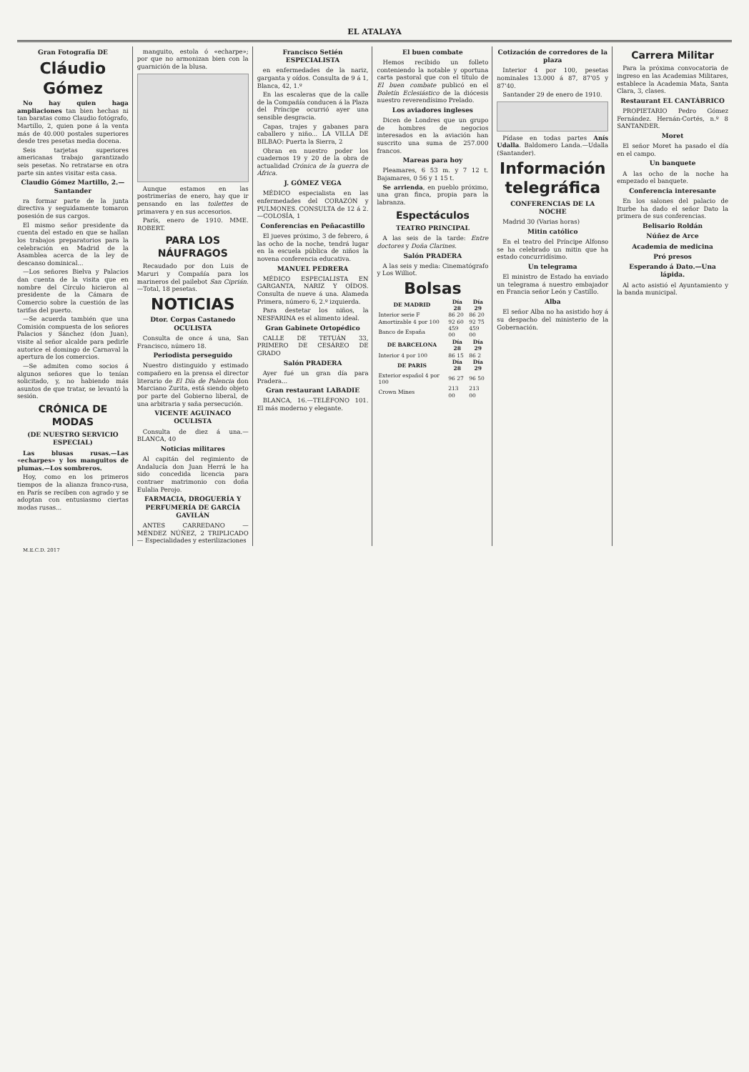EL ATALAYA
Gran Fotografía DE
Cláudio Gómez
No hay quien haga ampliaciones tan bien hechas ni tan baratas como Claudio fotógrafo, Martillo, 2, quien pone á la venta más de 40.000 postales superiores desde tres pesetas media docena.
Seis tarjetas superiores americanas trabajo garantizado seis pesetas. No retratarse en otra parte sin antes visitar esta casa.
Claudio Gómez Martillo, 2.—Santander
ra formar parte de la junta directiva y seguidamente tomaron posesión de sus cargos.
El mismo señor presidente da cuenta del estado en que se hallan los trabajos preparatorios para la celebración en Madrid de la Asamblea acerca de la ley de descanso dominical...
—Los señores Bielva y Palacios dan cuenta de la visita que en nombre del Círculo hicieron al presidente de la Cámara de Comercio sobre la cuestión de las tarifas del puerto.
—Se acuerda también que una Comisión compuesta de los señores Palacios y Sánchez (don Juan), visite al señor alcalde para pedirle autorice el domingo de Carnaval la apertura de los comercios.
—Se admiten como socios á algunos señores que lo tenían solicitado, y, no habiendo más asuntos de que tratar, se levantó la sesión.
CRÓNICA DE MODAS
(DE NUESTRO SERVICIO ESPECIAL)
Las blusas rusas.—Las «echarpes» y los manguitos de plumas.—Los sombreros.
Hoy, como en los primeros tiempos de la alianza franco-rusa, en París se reciben con agrado y se adoptan con entusiasmo ciertas modas rusas...
manguito, estola ó «echarpe»; por que no armonizan bien con la guarnición de la blusa.
Aunque estamos en las postrimerías de enero, hay que ir pensando en las toilettes de primavera y en sus accesorios.
París, enero de 1910. MME. ROBERT.
PARA LOS NÁUFRAGOS
Recaudado por don Luis de Maruri y Compañía para los marineros del pailebot San Ciprián. —Total, 18 pesetas.
NOTICIAS
Dtor. Corpas Castanedo OCULISTA
Consulta de once á una, San Francisco, número 18.
Periodista perseguido
Nuestro distinguido y estimado compañero en la prensa el director literario de El Día de Palencia don Marciano Zurita, está siendo objeto por parte del Gobierno liberal, de una arbitraria y saña persecución.
VICENTE AGUINACO OCULISTA
Consulta de diez á una.—BLANCA, 40
Noticias militares
Al capitán del regimiento de Andalucía don Juan Herrá le ha sido concedida licencia para contraer matrimonio con doña Eulalia Perojo.
FARMACIA, DROGUERÍA Y PERFUMERÍA DE GARCÍA GAVILÁN
ANTES CARREDANO — MÉNDEZ NÚÑEZ, 2 TRIPLICADO — Especialidades y esterilizaciones
Francisco Setién ESPECIALISTA
en enfermedades de la nariz, garganta y oídos. Consulta de 9 á 1, Blanca, 42, 1.º
En las escaleras que de la calle de la Compañía conducen á la Plaza del Príncipe ocurrió ayer una sensible desgracia.
Capas, trajes y gabanes para caballero y niño... LA VILLA DE BILBAO: Puerta la Sierra, 2
Obran en nuestro poder los cuadernos 19 y 20 de la obra de actualidad Crónica de la guerra de África.
J. GÓMEZ VEGA
MÉDICO especialista en las enfermedades del CORAZÓN y PULMONES. CONSULTA de 12 á 2.—COLOSÍA, 1
Conferencias en Peñacastillo
El jueves próximo, 3 de febrero, á las ocho de la noche, tendrá lugar en la escuela pública de niños la novena conferencia educativa.
MANUEL PEDRERA
MÉDICO ESPECIALISTA EN GARGANTA, NARIZ Y OÍDOS. Consulta de nueve á una. Alameda Primera, número 6, 2.º izquierda.
Para destetar los niños, la NESFARINA es el alimento ideal.
Gran Gabinete Ortopédico
CALLE DE TETUÁN 33, PRIMERO DE CESÁREO DE GRADO
Salón PRADERA
Ayer fué un gran día para Pradera...
Gran restaurant LABADIE
BLANCA, 16.—TELÉFONO 101. El más moderno y elegante.
El buen combate
Hemos recibido un folleto conteniendo la notable y oportuna carta pastoral que con el título de El buen combate publicó en el Boletín Eclesiástico de la diócesis nuestro reverendísimo Prelado.
Los aviadores ingleses
Dicen de Londres que un grupo de hombres de negocios interesados en la aviación han suscrito una suma de 257.000 francos.
Mareas para hoy
Pleamares, 6 53 m. y 7 12 t. Bajamares, 0 56 y 1 15 t.
Se arrienda, en pueblo próximo, una gran finca, propia para la labranza.
Espectáculos
TEATRO PRINCIPAL
A las seis de la tarde: Entre doctores y Doña Clarines.
Salón PRADERA
A las seis y media: Cinematógrafo y Los Williot.
Bolsas
| DE MADRID | Día 28 | Día 29 |
| --- | --- | --- |
| Interior serie F | 86 20 | 86 20 |
| Amortizable 4 por 100 | 92 60 | 92 75 |
| Banco de España | 459 00 | 459 00 |
| DE BARCELONA | Día 28 | Día 29 |
| Interior 4 por 100 | 86 15 | 86 2 |
| DE PARIS | Día 28 | Día 29 |
| Exterior español 4 por 100 | 96 27 | 96 50 |
| Crown Mines | 213 00 | 213 00 |
Cotización de corredores de la plaza
Interior 4 por 100, pesetas nominales 13.000 á 87, 87'05 y 87'40.
Santander 29 de enero de 1910.
Pídase en todas partes Anís Udalla. Baldomero Landa.—Udalla (Santander).
Información telegráfica
CONFERENCIAS DE LA NOCHE
Madrid 30 (Varias horas)
Mitin católico
En el teatro del Príncipe Alfonso se ha celebrado un mitin que ha estado concurridísimo.
Un telegrama
El ministro de Estado ha enviado un telegrama á nuestro embajador en Francia señor León y Castillo.
Alba
El señor Alba no ha asistido hoy á su despacho del ministerio de la Gobernación.
Carrera Militar
Para la próxima convocatoria de ingreso en las Academias Militares, establece la Academia Mata, Santa Clara, 3, clases.
Restaurant EL CANTÁBRICO
PROPIETARIO Pedro Gómez Fernández. Hernán-Cortés, n.º 8 SANTANDER.
Moret
El señor Moret ha pasado el día en el campo.
Un banquete
A las ocho de la noche ha empezado el banquete.
Conferencia interesante
En los salones del palacio de Iturbe ha dado el señor Dato la primera de sus conferencias.
Belisario Roldán
Núñez de Arce
Academia de medicina
Pró presos
Esperando á Dato.—Una lápida.
Al acto asistió el Ayuntamiento y la banda municipal.
M.E.C.D. 2017